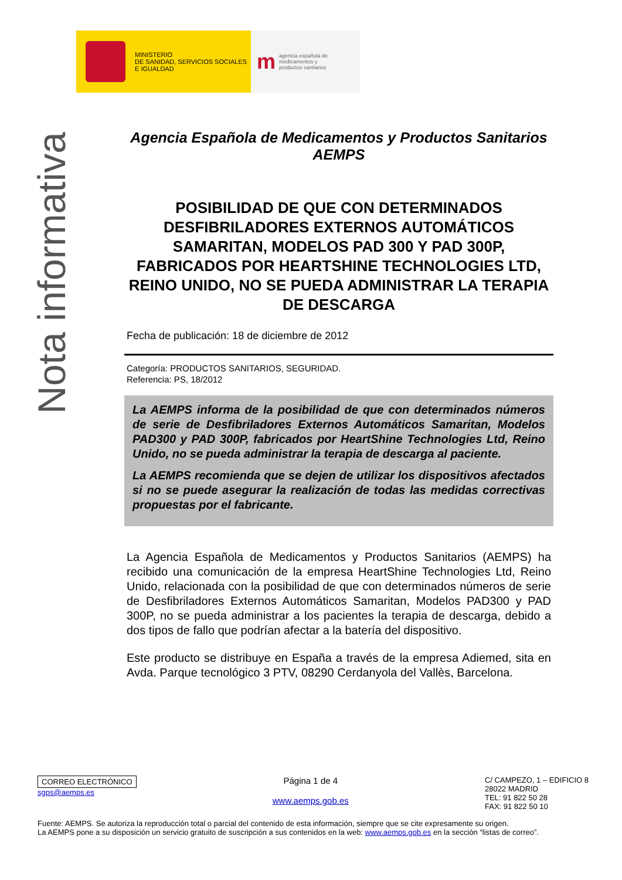MINISTERIO
DE SANIDAD, SERVICIOS SOCIALES
E IGUALDAD
magencia española de
medicamentos y
productos sanitarios
Nota informativa
Agencia Española de Medicamentos y Productos Sanitarios
AEMPS
POSIBILIDAD DE QUE CON DETERMINADOS DESFIBRILADORES EXTERNOS AUTOMÁTICOS SAMARITAN, MODELOS PAD 300 Y PAD 300P, FABRICADOS POR HEARTSHINE TECHNOLOGIES LTD, REINO UNIDO, NO SE PUEDA ADMINISTRAR LA TERAPIA DE DESCARGA
Fecha de publicación: 18 de diciembre de 2012
Categoría: PRODUCTOS SANITARIOS, SEGURIDAD.
Referencia: PS, 18/2012
La AEMPS informa de la posibilidad de que con determinados números de serie de Desfibriladores Externos Automáticos Samaritan, Modelos PAD300 y PAD 300P, fabricados por HeartShine Technologies Ltd, Reino Unido, no se pueda administrar la terapia de descarga al paciente.
La AEMPS recomienda que se dejen de utilizar los dispositivos afectados si no se puede asegurar la realización de todas las medidas correctivas propuestas por el fabricante.
La Agencia Española de Medicamentos y Productos Sanitarios (AEMPS) ha recibido una comunicación de la empresa HeartShine Technologies Ltd, Reino Unido, relacionada con la posibilidad de que con determinados números de serie de Desfibriladores Externos Automáticos Samaritan, Modelos PAD300 y PAD 300P, no se pueda administrar a los pacientes la terapia de descarga, debido a dos tipos de fallo que podrían afectar a la batería del dispositivo.
Este producto se distribuye en España a través de la empresa Adiemed, sita en Avda. Parque tecnológico 3 PTV, 08290 Cerdanyola del Vallès, Barcelona.
CORREO ELECTRÓNICO
sgps@aemps.es
Página 1 de 4
www.aemps.gob.es
C/ CAMPEZO, 1 – EDIFICIO 8
28022 MADRID
TEL: 91 822 50 28
FAX: 91 822 50 10
Fuente: AEMPS. Se autoriza la reproducción total o parcial del contenido de esta información, siempre que se cite expresamente su origen.
La AEMPS pone a su disposición un servicio gratuito de suscripción a sus contenidos en la web: www.aemps.gob.es en la sección “listas de correo”.